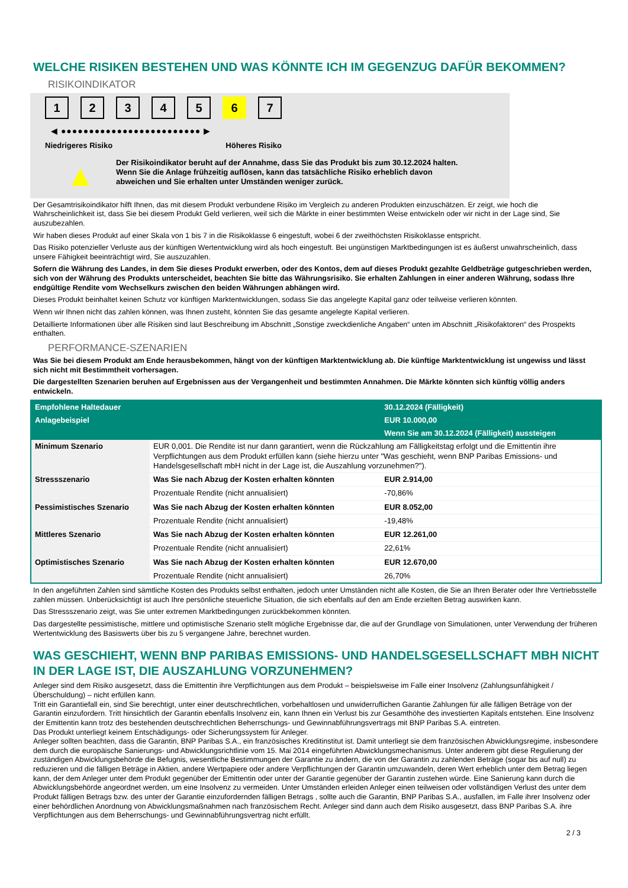WELCHE RISIKEN BESTEHEN UND WAS KÖNNTE ICH IM GEGENZUG DAFÜR BEKOMMEN?
RISIKOINDIKATOR
1234567
◀ ●●●●●●●●●●●●●●●●●●●●●●●●● ▶
Niedrigeres Risiko Höheres Risiko
▲
Der Risikoindikator beruht auf der Annahme, dass Sie das Produkt bis zum 30.12.2024 halten.
Wenn Sie die Anlage frühzeitig auflösen, kann das tatsächliche Risiko erheblich davon abweichen und Sie erhalten unter Umständen weniger zurück.
Der Gesamtrisikoindikator hilft Ihnen, das mit diesem Produkt verbundene Risiko im Vergleich zu anderen Produkten einzuschätzen. Er zeigt, wie hoch die Wahrscheinlichkeit ist, dass Sie bei diesem Produkt Geld verlieren, weil sich die Märkte in einer bestimmten Weise entwickeln oder wir nicht in der Lage sind, Sie auszubezahlen.
Wir haben dieses Produkt auf einer Skala von 1 bis 7 in die Risikoklasse 6 eingestuft, wobei 6 der zweithöchsten Risikoklasse entspricht.
Das Risiko potenzieller Verluste aus der künftigen Wertentwicklung wird als hoch eingestuft. Bei ungünstigen Marktbedingungen ist es äußerst unwahrscheinlich, dass unsere Fähigkeit beeinträchtigt wird, Sie auszuzahlen.
Sofern die Währung des Landes, in dem Sie dieses Produkt erwerben, oder des Kontos, dem auf dieses Produkt gezahlte Geldbeträge gutgeschrieben werden, sich von der Währung des Produkts unterscheidet, beachten Sie bitte das Währungsrisiko. Sie erhalten Zahlungen in einer anderen Währung, sodass Ihre endgültige Rendite vom Wechselkurs zwischen den beiden Währungen abhängen wird.
Dieses Produkt beinhaltet keinen Schutz vor künftigen Marktentwicklungen, sodass Sie das angelegte Kapital ganz oder teilweise verlieren könnten.
Wenn wir Ihnen nicht das zahlen können, was Ihnen zusteht, könnten Sie das gesamte angelegte Kapital verlieren.
Detaillierte Informationen über alle Risiken sind laut Beschreibung im Abschnitt „Sonstige zweckdienliche Angaben“ unten im Abschnitt „Risikofaktoren“ des Prospekts enthalten.
PERFORMANCE-SZENARIEN
Was Sie bei diesem Produkt am Ende herausbekommen, hängt von der künftigen Marktentwicklung ab. Die künftige Marktentwicklung ist ungewiss und lässt sich nicht mit Bestimmtheit vorhersagen.
Die dargestellten Szenarien beruhen auf Ergebnissen aus der Vergangenheit und bestimmten Annahmen. Die Märkte könnten sich künftig völlig anders entwickeln.
| Empfohlene Haltedauer | | 30.12.2024 (Fälligkeit) |
| Anlagebeispiel | | EUR 10.000,00 |
| | | Wenn Sie am 30.12.2024 (Fälligkeit) aussteigen |
| Minimum Szenario | EUR 0,001. Die Rendite ist nur dann garantiert, wenn die Rückzahlung am Fälligkeitstag erfolgt und die Emittentin ihre Verpflichtungen aus dem Produkt erfüllen kann (siehe hierzu unter "Was geschieht, wenn BNP Paribas Emissions- und Handelsgesellschaft mbH nicht in der Lage ist, die Auszahlung vorzunehmen?"). | |
| Stressszenario | Was Sie nach Abzug der Kosten erhalten könnten | EUR 2.914,00 |
| | Prozentuale Rendite (nicht annualisiert) | -70,86% |
| Pessimistisches Szenario | Was Sie nach Abzug der Kosten erhalten könnten | EUR 8.052,00 |
| | Prozentuale Rendite (nicht annualisiert) | -19,48% |
| Mittleres Szenario | Was Sie nach Abzug der Kosten erhalten könnten | EUR 12.261,00 |
| | Prozentuale Rendite (nicht annualisiert) | 22,61% |
| Optimistisches Szenario | Was Sie nach Abzug der Kosten erhalten könnten | EUR 12.670,00 |
| | Prozentuale Rendite (nicht annualisiert) | 26,70% |
In den angeführten Zahlen sind sämtliche Kosten des Produkts selbst enthalten, jedoch unter Umständen nicht alle Kosten, die Sie an Ihren Berater oder Ihre Vertriebsstelle zahlen müssen. Unberücksichtigt ist auch Ihre persönliche steuerliche Situation, die sich ebenfalls auf den am Ende erzielten Betrag auswirken kann.
Das Stressszenario zeigt, was Sie unter extremen Marktbedingungen zurückbekommen könnten.
Das dargestellte pessimistische, mittlere und optimistische Szenario stellt mögliche Ergebnisse dar, die auf der Grundlage von Simulationen, unter Verwendung der früheren Wertentwicklung des Basiswerts über bis zu 5 vergangene Jahre, berechnet wurden.
WAS GESCHIEHT, WENN BNP PARIBAS EMISSIONS- UND HANDELSGESELLSCHAFT MBH NICHT IN DER LAGE IST, DIE AUSZAHLUNG VORZUNEHMEN?
Anleger sind dem Risiko ausgesetzt, dass die Emittentin ihre Verpflichtungen aus dem Produkt – beispielsweise im Falle einer Insolvenz (Zahlungsunfähigkeit / Überschuldung) – nicht erfüllen kann.
Tritt ein Garantiefall ein, sind Sie berechtigt, unter einer deutschrechtlichen, vorbehaltlosen und unwiderruflichen Garantie Zahlungen für alle fälligen Beträge von der Garantin einzufordern. Tritt hinsichtlich der Garantin ebenfalls Insolvenz ein, kann Ihnen ein Verlust bis zur Gesamthöhe des investierten Kapitals entstehen. Eine Insolvenz der Emittentin kann trotz des bestehenden deutschrechtlichen Beherrschungs- und Gewinnabführungsvertrags mit BNP Paribas S.A. eintreten.
Das Produkt unterliegt keinem Entschädigungs- oder Sicherungssystem für Anleger.
Anleger sollten beachten, dass die Garantin, BNP Paribas S.A., ein französisches Kreditinstitut ist. Damit unterliegt sie dem französischen Abwicklungsregime, insbesondere dem durch die europäische Sanierungs- und Abwicklungsrichtlinie vom 15. Mai 2014 eingeführten Abwicklungsmechanismus. Unter anderem gibt diese Regulierung der zuständigen Abwicklungsbehörde die Befugnis, wesentliche Bestimmungen der Garantie zu ändern, die von der Garantin zu zahlenden Beträge (sogar bis auf null) zu reduzieren und die fälligen Beträge in Aktien, andere Wertpapiere oder andere Verpflichtungen der Garantin umzuwandeln, deren Wert erheblich unter dem Betrag liegen kann, der dem Anleger unter dem Produkt gegenüber der Emittentin oder unter der Garantie gegenüber der Garantin zustehen würde. Eine Sanierung kann durch die Abwicklungsbehörde angeordnet werden, um eine Insolvenz zu vermeiden. Unter Umständen erleiden Anleger einen teilweisen oder vollständigen Verlust des unter dem Produkt fälligen Betrags bzw. des unter der Garantie einzufordernden fälligen Betrags , sollte auch die Garantin, BNP Paribas S.A., ausfallen, im Falle ihrer Insolvenz oder einer behördlichen Anordnung von Abwicklungsmaßnahmen nach französischem Recht. Anleger sind dann auch dem Risiko ausgesetzt, dass BNP Paribas S.A. ihre Verpflichtungen aus dem Beherrschungs- und Gewinnabführungsvertrag nicht erfüllt.
2 / 3